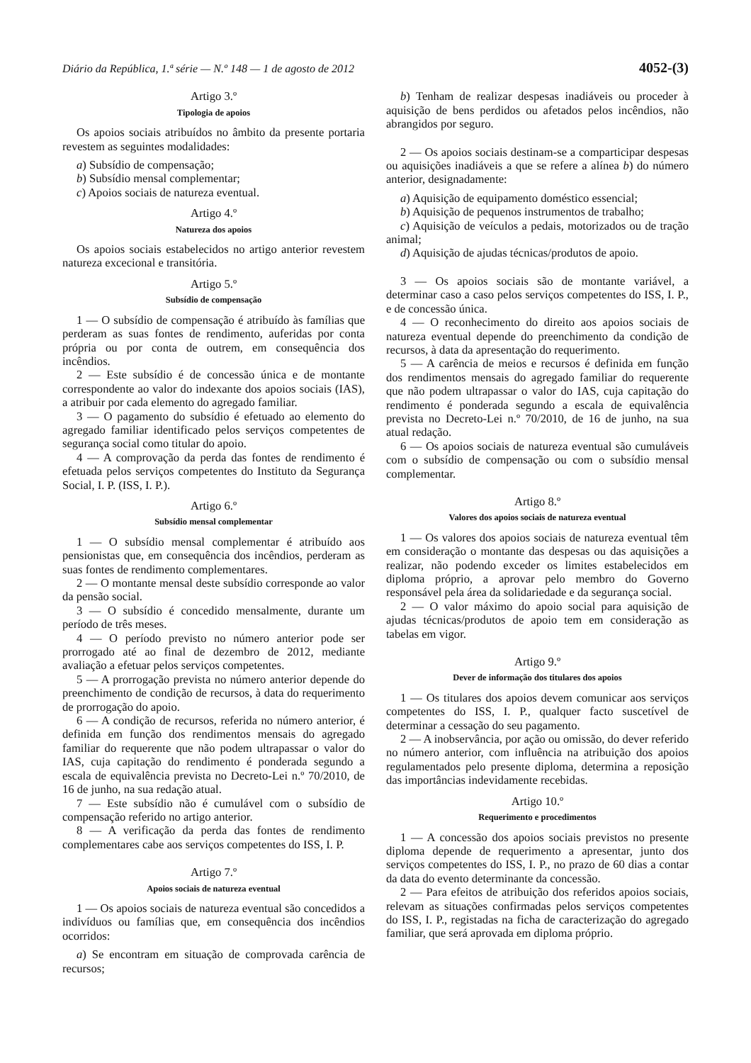Diário da República, 1.ª série — N.º 148 — 1 de agosto de 2012 4052-(3)
Artigo 3.º
Tipologia de apoios
Os apoios sociais atribuídos no âmbito da presente portaria revestem as seguintes modalidades:
a) Subsídio de compensação;
b) Subsídio mensal complementar;
c) Apoios sociais de natureza eventual.
Artigo 4.º
Natureza dos apoios
Os apoios sociais estabelecidos no artigo anterior revestem natureza excecional e transitória.
Artigo 5.º
Subsídio de compensação
1 — O subsídio de compensação é atribuído às famílias que perderam as suas fontes de rendimento, auferidas por conta própria ou por conta de outrem, em consequência dos incêndios.
2 — Este subsídio é de concessão única e de montante correspondente ao valor do indexante dos apoios sociais (IAS), a atribuir por cada elemento do agregado familiar.
3 — O pagamento do subsídio é efetuado ao elemento do agregado familiar identificado pelos serviços competentes de segurança social como titular do apoio.
4 — A comprovação da perda das fontes de rendimento é efetuada pelos serviços competentes do Instituto da Segurança Social, I. P. (ISS, I. P.).
Artigo 6.º
Subsídio mensal complementar
1 — O subsídio mensal complementar é atribuído aos pensionistas que, em consequência dos incêndios, perderam as suas fontes de rendimento complementares.
2 — O montante mensal deste subsídio corresponde ao valor da pensão social.
3 — O subsídio é concedido mensalmente, durante um período de três meses.
4 — O período previsto no número anterior pode ser prorrogado até ao final de dezembro de 2012, mediante avaliação a efetuar pelos serviços competentes.
5 — A prorrogação prevista no número anterior depende do preenchimento de condição de recursos, à data do requerimento de prorrogação do apoio.
6 — A condição de recursos, referida no número anterior, é definida em função dos rendimentos mensais do agregado familiar do requerente que não podem ultrapassar o valor do IAS, cuja capitação do rendimento é ponderada segundo a escala de equivalência prevista no Decreto-Lei n.º 70/2010, de 16 de junho, na sua redação atual.
7 — Este subsídio não é cumulável com o subsídio de compensação referido no artigo anterior.
8 — A verificação da perda das fontes de rendimento complementares cabe aos serviços competentes do ISS, I. P.
Artigo 7.º
Apoios sociais de natureza eventual
1 — Os apoios sociais de natureza eventual são concedidos a indivíduos ou famílias que, em consequência dos incêndios ocorridos:
a) Se encontram em situação de comprovada carência de recursos;
b) Tenham de realizar despesas inadiáveis ou proceder à aquisição de bens perdidos ou afetados pelos incêndios, não abrangidos por seguro.
2 — Os apoios sociais destinam-se a comparticipar despesas ou aquisições inadiáveis a que se refere a alínea b) do número anterior, designadamente:
a) Aquisição de equipamento doméstico essencial;
b) Aquisição de pequenos instrumentos de trabalho;
c) Aquisição de veículos a pedais, motorizados ou de tração animal;
d) Aquisição de ajudas técnicas/produtos de apoio.
3 — Os apoios sociais são de montante variável, a determinar caso a caso pelos serviços competentes do ISS, I. P., e de concessão única.
4 — O reconhecimento do direito aos apoios sociais de natureza eventual depende do preenchimento da condição de recursos, à data da apresentação do requerimento.
5 — A carência de meios e recursos é definida em função dos rendimentos mensais do agregado familiar do requerente que não podem ultrapassar o valor do IAS, cuja capitação do rendimento é ponderada segundo a escala de equivalência prevista no Decreto-Lei n.º 70/2010, de 16 de junho, na sua atual redação.
6 — Os apoios sociais de natureza eventual são cumuláveis com o subsídio de compensação ou com o subsídio mensal complementar.
Artigo 8.º
Valores dos apoios sociais de natureza eventual
1 — Os valores dos apoios sociais de natureza eventual têm em consideração o montante das despesas ou das aquisições a realizar, não podendo exceder os limites estabelecidos em diploma próprio, a aprovar pelo membro do Governo responsável pela área da solidariedade e da segurança social.
2 — O valor máximo do apoio social para aquisição de ajudas técnicas/produtos de apoio tem em consideração as tabelas em vigor.
Artigo 9.º
Dever de informação dos titulares dos apoios
1 — Os titulares dos apoios devem comunicar aos serviços competentes do ISS, I. P., qualquer facto suscetível de determinar a cessação do seu pagamento.
2 — A inobservância, por ação ou omissão, do dever referido no número anterior, com influência na atribuição dos apoios regulamentados pelo presente diploma, determina a reposição das importâncias indevidamente recebidas.
Artigo 10.º
Requerimento e procedimentos
1 — A concessão dos apoios sociais previstos no presente diploma depende de requerimento a apresentar, junto dos serviços competentes do ISS, I. P., no prazo de 60 dias a contar da data do evento determinante da concessão.
2 — Para efeitos de atribuição dos referidos apoios sociais, relevam as situações confirmadas pelos serviços competentes do ISS, I. P., registadas na ficha de caracterização do agregado familiar, que será aprovada em diploma próprio.